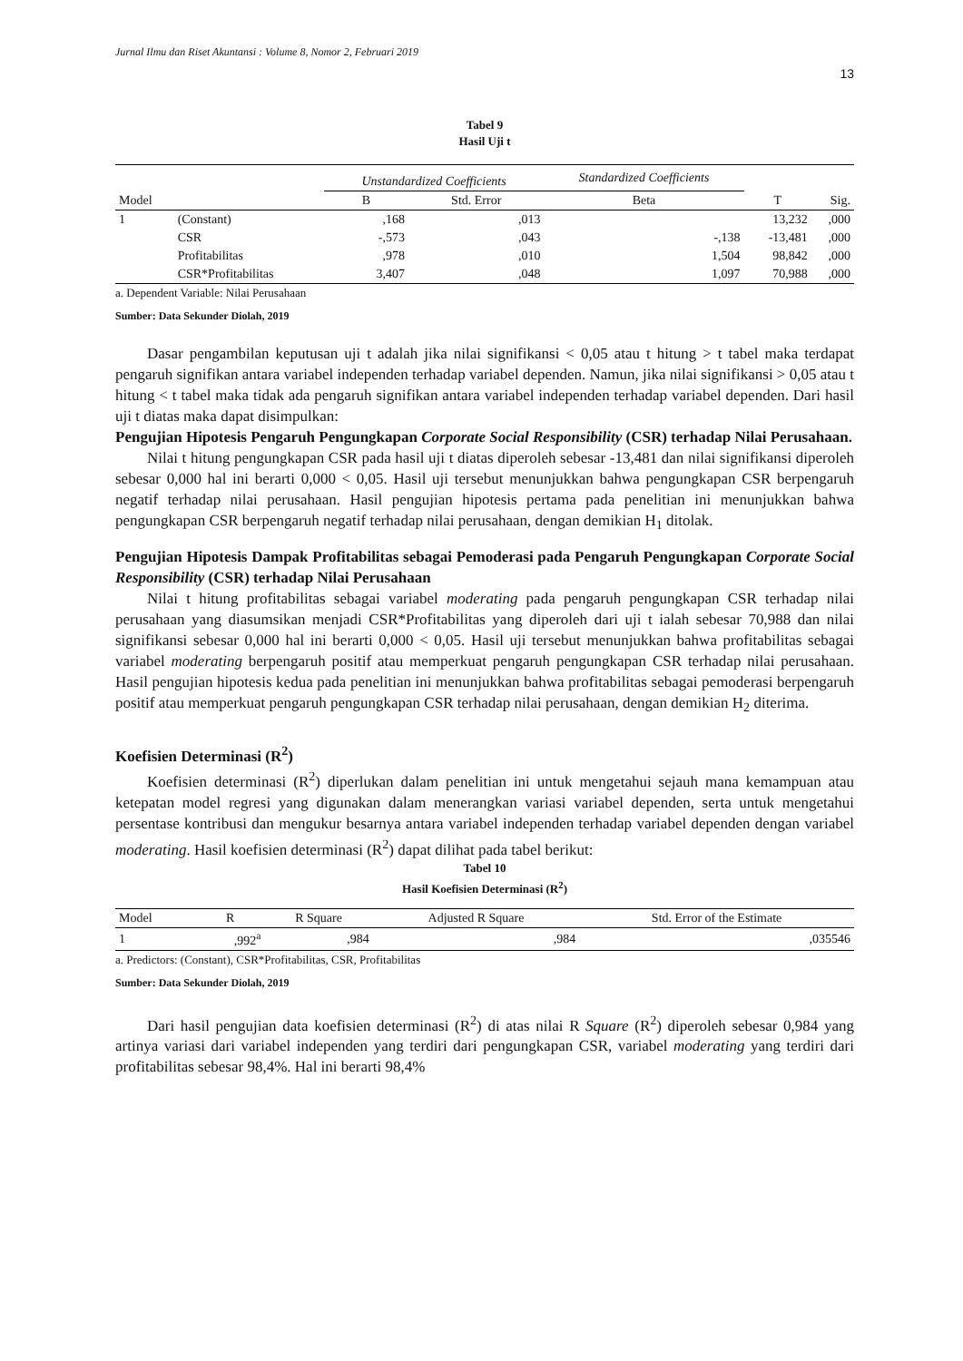Jurnal Ilmu dan Riset Akuntansi : Volume 8, Nomor 2, Februari 2019
13
Tabel 9
Hasil Uji t
| | | Unstandardized Coefficients | | Standardized Coefficients | | |
| --- | --- | --- | --- | --- | --- | --- |
| Model | | B | Std. Error | Beta | T | Sig. |
| 1 | (Constant) | ,168 | ,013 | | 13,232 | ,000 |
| | CSR | -,573 | ,043 | -,138 | -13,481 | ,000 |
| | Profitabilitas | ,978 | ,010 | 1,504 | 98,842 | ,000 |
| | CSR*Profitabilitas | 3,407 | ,048 | 1,097 | 70,988 | ,000 |
a. Dependent Variable: Nilai Perusahaan
Sumber: Data Sekunder Diolah, 2019
Dasar pengambilan keputusan uji t adalah jika nilai signifikansi < 0,05 atau t hitung > t tabel maka terdapat pengaruh signifikan antara variabel independen terhadap variabel dependen. Namun, jika nilai signifikansi > 0,05 atau t hitung < t tabel maka tidak ada pengaruh signifikan antara variabel independen terhadap variabel dependen. Dari hasil uji t diatas maka dapat disimpulkan:
Pengujian Hipotesis Pengaruh Pengungkapan Corporate Social Responsibility (CSR) terhadap Nilai Perusahaan.
Nilai t hitung pengungkapan CSR pada hasil uji t diatas diperoleh sebesar -13,481 dan nilai signifikansi diperoleh sebesar 0,000 hal ini berarti 0,000 < 0,05. Hasil uji tersebut menunjukkan bahwa pengungkapan CSR berpengaruh negatif terhadap nilai perusahaan. Hasil pengujian hipotesis pertama pada penelitian ini menunjukkan bahwa pengungkapan CSR berpengaruh negatif terhadap nilai perusahaan, dengan demikian H<sub>1</sub> ditolak.
Pengujian Hipotesis Dampak Profitabilitas sebagai Pemoderasi pada Pengaruh Pengungkapan Corporate Social Responsibility (CSR) terhadap Nilai Perusahaan
Nilai t hitung profitabilitas sebagai variabel moderating pada pengaruh pengungkapan CSR terhadap nilai perusahaan yang diasumsikan menjadi CSR*Profitabilitas yang diperoleh dari uji t ialah sebesar 70,988 dan nilai signifikansi sebesar 0,000 hal ini berarti 0,000 < 0,05. Hasil uji tersebut menunjukkan bahwa profitabilitas sebagai variabel moderating berpengaruh positif atau memperkuat pengaruh pengungkapan CSR terhadap nilai perusahaan. Hasil pengujian hipotesis kedua pada penelitian ini menunjukkan bahwa profitabilitas sebagai pemoderasi berpengaruh positif atau memperkuat pengaruh pengungkapan CSR terhadap nilai perusahaan, dengan demikian H<sub>2</sub> diterima.
Koefisien Determinasi (R<sup>2</sup>)
Koefisien determinasi (R<sup>2</sup>) diperlukan dalam penelitian ini untuk mengetahui sejauh mana kemampuan atau ketepatan model regresi yang digunakan dalam menerangkan variasi variabel dependen, serta untuk mengetahui persentase kontribusi dan mengukur besarnya antara variabel independen terhadap variabel dependen dengan variabel moderating. Hasil koefisien determinasi (R<sup>2</sup>) dapat dilihat pada tabel berikut:
Tabel 10
Hasil Koefisien Determinasi (R<sup>2</sup>)
| Model | R | R Square | Adjusted R Square | Std. Error of the Estimate |
| --- | --- | --- | --- | --- |
| 1 | ,992<sup>a</sup> | ,984 | ,984 | ,035546 |
a. Predictors: (Constant), CSR*Profitabilitas, CSR, Profitabilitas
Sumber: Data Sekunder Diolah, 2019
Dari hasil pengujian data koefisien determinasi (R<sup>2</sup>) di atas nilai R Square (R<sup>2</sup>) diperoleh sebesar 0,984 yang artinya variasi dari variabel independen yang terdiri dari pengungkapan CSR, variabel moderating yang terdiri dari profitabilitas sebesar 98,4%. Hal ini berarti 98,4%